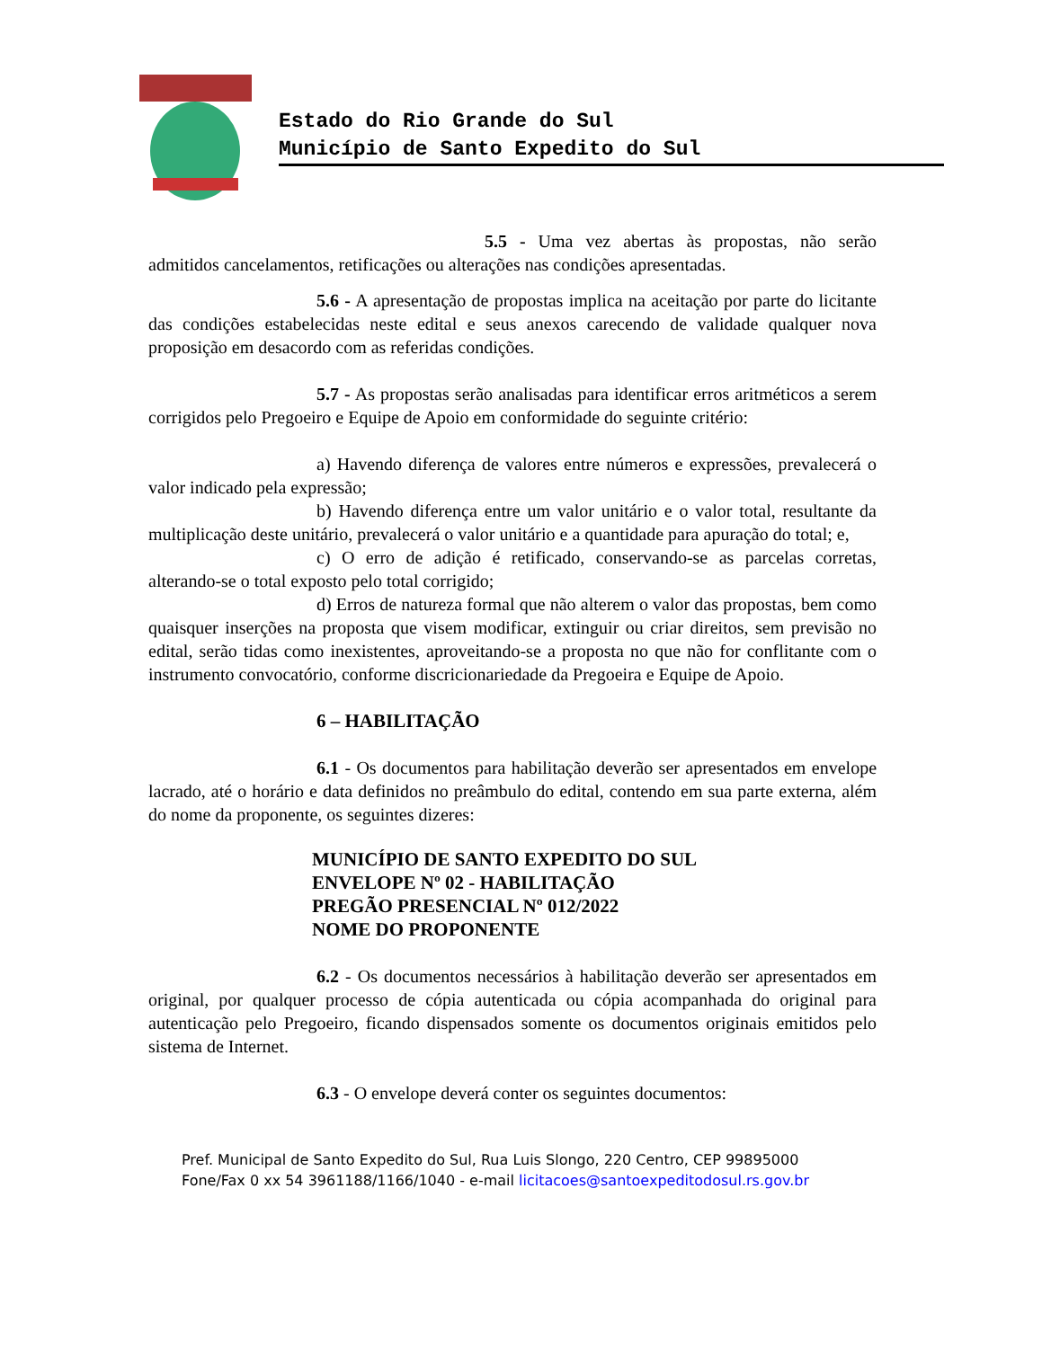Estado do Rio Grande do Sul
Município de Santo Expedito do Sul
5.5 - Uma vez abertas às propostas, não serão admitidos cancelamentos, retificações ou alterações nas condições apresentadas.
5.6 - A apresentação de propostas implica na aceitação por parte do licitante das condições estabelecidas neste edital e seus anexos carecendo de validade qualquer nova proposição em desacordo com as referidas condições.
5.7 - As propostas serão analisadas para identificar erros aritméticos a serem corrigidos pelo Pregoeiro e Equipe de Apoio em conformidade do seguinte critério:
a) Havendo diferença de valores entre números e expressões, prevalecerá o valor indicado pela expressão;
b) Havendo diferença entre um valor unitário e o valor total, resultante da multiplicação deste unitário, prevalecerá o valor unitário e a quantidade para apuração do total; e,
c) O erro de adição é retificado, conservando-se as parcelas corretas, alterando-se o total exposto pelo total corrigido;
d) Erros de natureza formal que não alterem o valor das propostas, bem como quaisquer inserções na proposta que visem modificar, extinguir ou criar direitos, sem previsão no edital, serão tidas como inexistentes, aproveitando-se a proposta no que não for conflitante com o instrumento convocatório, conforme discricionariedade da Pregoeira e Equipe de Apoio.
6 – HABILITAÇÃO
6.1 - Os documentos para habilitação deverão ser apresentados em envelope lacrado, até o horário e data definidos no preâmbulo do edital, contendo em sua parte externa, além do nome da proponente, os seguintes dizeres:
MUNICÍPIO DE SANTO EXPEDITO DO SUL
ENVELOPE Nº 02 - HABILITAÇÃO
PREGÃO PRESENCIAL Nº 012/2022
NOME DO PROPONENTE
6.2 - Os documentos necessários à habilitação deverão ser apresentados em original, por qualquer processo de cópia autenticada ou cópia acompanhada do original para autenticação pelo Pregoeiro, ficando dispensados somente os documentos originais emitidos pelo sistema de Internet.
6.3 - O envelope deverá conter os seguintes documentos:
Pref. Municipal de Santo Expedito do Sul, Rua Luis Slongo, 220 Centro, CEP 99895000
Fone/Fax 0 xx 54 3961188/1166/1040 - e-mail licitacoes@santoexpeditodosul.rs.gov.br